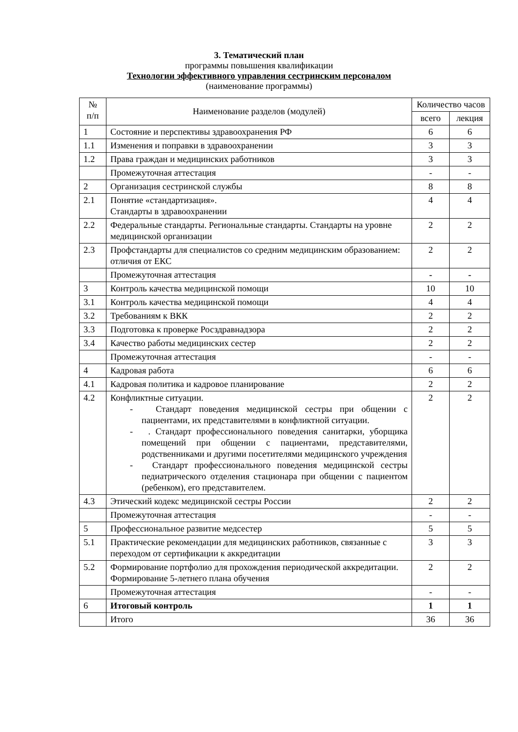3. Тематический план
программы повышения квалификации
Технологии эффективного управления сестринским персоналом
(наименование программы)
| № п/п | Наименование разделов (модулей) | Количество часов | |
| --- | --- | --- | --- |
| | | всего | лекция |
| 1 | Состояние и перспективы здравоохранения РФ | 6 | 6 |
| 1.1 | Изменения и поправки в здравоохранении | 3 | 3 |
| 1.2 | Права граждан и медицинских работников | 3 | 3 |
| | Промежуточная аттестация | - | - |
| 2 | Организация сестринской службы | 8 | 8 |
| 2.1 | Понятие «стандартизация». Стандарты в здравоохранении | 4 | 4 |
| 2.2 | Федеральные стандарты. Региональные стандарты. Стандарты на уровне медицинской организации | 2 | 2 |
| 2.3 | Профстандарты для специалистов со средним медицинским образованием: отличия от ЕКС | 2 | 2 |
| | Промежуточная аттестация | - | - |
| 3 | Контроль качества медицинской помощи | 10 | 10 |
| 3.1 | Контроль качества медицинской помощи | 4 | 4 |
| 3.2 | Требованиям к ВКК | 2 | 2 |
| 3.3 | Подготовка к проверке Росздравнадзора | 2 | 2 |
| 3.4 | Качество работы медицинских сестер | 2 | 2 |
| | Промежуточная аттестация | - | - |
| 4 | Кадровая работа | 6 | 6 |
| 4.1 | Кадровая политика и кадровое планирование | 2 | 2 |
| 4.2 | Конфликтные ситуации. - Стандарт поведения медицинской сестры при общении с пациентами, их представителями в конфликтной ситуации. - . Стандарт профессионального поведения санитарки, уборщика помещений при общении с пациентами, представителями, родственниками и другими посетителями медицинского учреждения - Стандарт профессионального поведения медицинской сестры педиатрического отделения стационара при общении с пациентом (ребенком), его представителем. | 2 | 2 |
| 4.3 | Этический кодекс медицинской сестры России | 2 | 2 |
| | Промежуточная аттестация | - | - |
| 5 | Профессиональное развитие медсестер | 5 | 5 |
| 5.1 | Практические рекомендации для медицинских работников, связанные с переходом от сертификации к аккредитации | 3 | 3 |
| 5.2 | Формирование портфолио для прохождения периодической аккредитации. Формирование 5-летнего плана обучения | 2 | 2 |
| | Промежуточная аттестация | - | - |
| 6 | Итоговый контроль | 1 | 1 |
| | Итого | 36 | 36 |